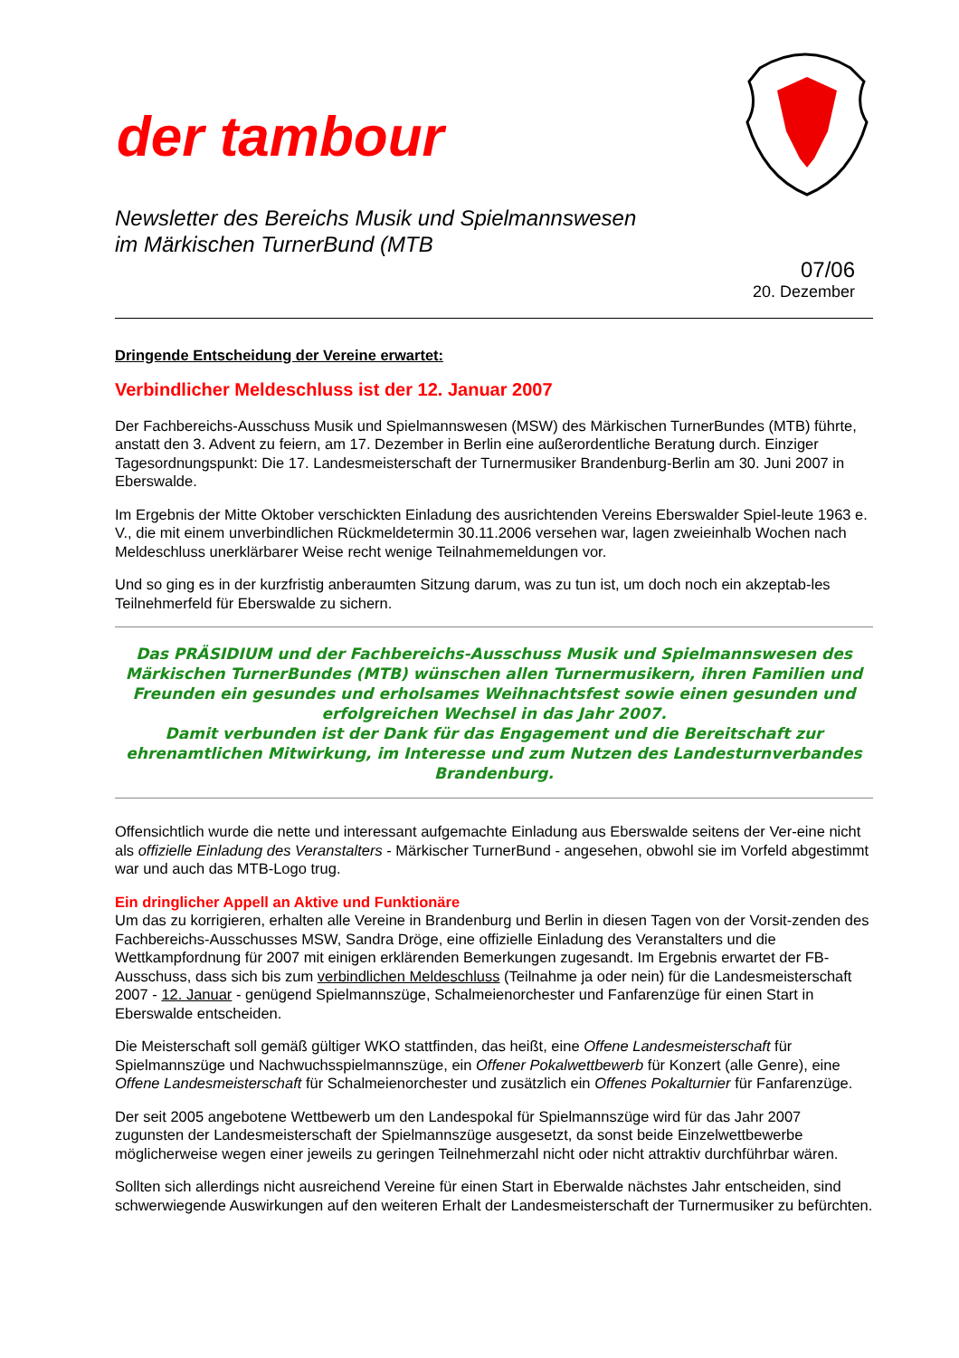der tambour
Newsletter des Bereichs Musik und Spielmannswesen
im Märkischen TurnerBund (MTB
07/06
20. Dezember
Dringende Entscheidung der Vereine erwartet:
Verbindlicher Meldeschluss ist der 12. Januar 2007
Der Fachbereichs-Ausschuss Musik und Spielmannswesen (MSW) des Märkischen TurnerBundes (MTB) führte, anstatt den 3. Advent zu feiern, am 17. Dezember in Berlin eine außerordentliche Beratung durch. Einziger Tagesordnungspunkt: Die 17. Landesmeisterschaft der Turnermusiker Brandenburg-Berlin am 30. Juni 2007 in Eberswalde.
Im Ergebnis der Mitte Oktober verschickten Einladung des ausrichtenden Vereins Eberswalder Spiel-leute 1963 e. V., die mit einem unverbindlichen Rückmeldetermin 30.11.2006 versehen war, lagen zweieinhalb Wochen nach Meldeschluss unerklärbarer Weise recht wenige Teilnahmemeldungen vor.
Und so ging es in der kurzfristig anberaumten Sitzung darum, was zu tun ist, um doch noch ein akzeptab-les Teilnehmerfeld für Eberswalde zu sichern.
Das PRÄSIDIUM und der Fachbereichs-Ausschuss Musik und Spielmannswesen des Märkischen TurnerBundes (MTB) wünschen allen Turnermusikern, ihren Familien und Freunden ein gesundes und erholsames Weihnachtsfest sowie einen gesunden und erfolgreichen Wechsel in das Jahr 2007.
Damit verbunden ist der Dank für das Engagement und die Bereitschaft zur ehrenamtlichen Mitwirkung, im Interesse und zum Nutzen des Landesturnverbandes Brandenburg.
Offensichtlich wurde die nette und interessant aufgemachte Einladung aus Eberswalde seitens der Ver-eine nicht als offizielle Einladung des Veranstalters - Märkischer TurnerBund - angesehen, obwohl sie im Vorfeld abgestimmt war und auch das MTB-Logo trug.
Ein dringlicher Appell an Aktive und Funktionäre
Um das zu korrigieren, erhalten alle Vereine in Brandenburg und Berlin in diesen Tagen von der Vorsit-zenden des Fachbereichs-Ausschusses MSW, Sandra Dröge, eine offizielle Einladung des Veranstalters und die Wettkampfordnung für 2007 mit einigen erklärenden Bemerkungen zugesandt. Im Ergebnis erwartet der FB-Ausschuss, dass sich bis zum verbindlichen Meldeschluss (Teilnahme ja oder nein) für die Landesmeisterschaft 2007 - 12. Januar - genügend Spielmannszüge, Schalmeienorchester und Fanfarenzüge für einen Start in Eberswalde entscheiden.
Die Meisterschaft soll gemäß gültiger WKO stattfinden, das heißt, eine Offene Landesmeisterschaft für Spielmannszüge und Nachwuchsspielmannszüge, ein Offener Pokalwettbewerb für Konzert (alle Genre), eine Offene Landesmeisterschaft für Schalmeienorchester und zusätzlich ein Offenes Pokalturnier für Fanfarenzüge.
Der seit 2005 angebotene Wettbewerb um den Landespokal für Spielmannszüge wird für das Jahr 2007 zugunsten der Landesmeisterschaft der Spielmannszüge ausgesetzt, da sonst beide Einzelwettbewerbe möglicherweise wegen einer jeweils zu geringen Teilnehmerzahl nicht oder nicht attraktiv durchführbar wären.
Sollten sich allerdings nicht ausreichend Vereine für einen Start in Eberwalde nächstes Jahr entscheiden, sind schwerwiegende Auswirkungen auf den weiteren Erhalt der Landesmeisterschaft der Turnermusiker zu befürchten.